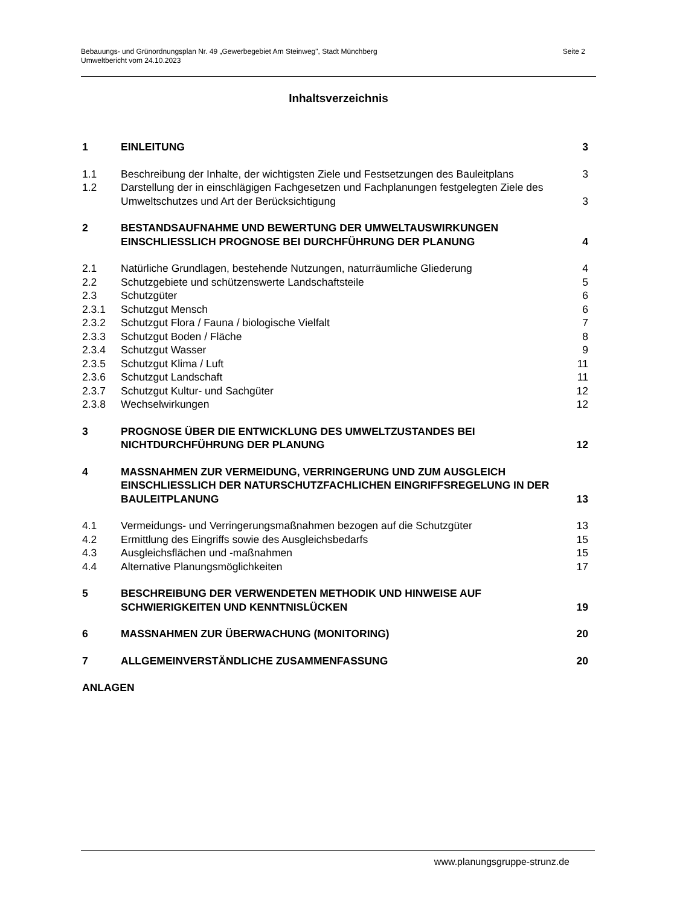Bebauungs- und Grünordnungsplan Nr. 49 „Gewerbegebiet Am Steinweg", Stadt Münchberg
Umweltbericht vom 24.10.2023
Seite 2
Inhaltsverzeichnis
1 EINLEITUNG 3
1.1 Beschreibung der Inhalte, der wichtigsten Ziele und Festsetzungen des Bauleitplans 3
1.2 Darstellung der in einschlägigen Fachgesetzen und Fachplanungen festgelegten Ziele des Umweltschutzes und Art der Berücksichtigung 3
2 BESTANDSAUFNAHME UND BEWERTUNG DER UMWELTAUSWIRKUNGEN EINSCHLIESSLICH PROGNOSE BEI DURCHFÜHRUNG DER PLANUNG 4
2.1 Natürliche Grundlagen, bestehende Nutzungen, naturräumliche Gliederung 4
2.2 Schutzgebiete und schützenswerte Landschaftsteile 5
2.3 Schutzgüter 6
2.3.1 Schutzgut Mensch 6
2.3.2 Schutzgut Flora / Fauna / biologische Vielfalt 7
2.3.3 Schutzgut Boden / Fläche 8
2.3.4 Schutzgut Wasser 9
2.3.5 Schutzgut Klima / Luft 11
2.3.6 Schutzgut Landschaft 11
2.3.7 Schutzgut Kultur- und Sachgüter 12
2.3.8 Wechselwirkungen 12
3 PROGNOSE ÜBER DIE ENTWICKLUNG DES UMWELTZUSTANDES BEI NICHTDURCHFÜHRUNG DER PLANUNG 12
4 MASSNAHMEN ZUR VERMEIDUNG, VERRINGERUNG UND ZUM AUSGLEICH EINSCHLIESSLICH DER NATURSCHUTZFACHLICHEN EINGRIFFSREGELUNG IN DER BAULEITPLANUNG 13
4.1 Vermeidungs- und Verringerungsmaßnahmen bezogen auf die Schutzgüter 13
4.2 Ermittlung des Eingriffs sowie des Ausgleichsbedarfs 15
4.3 Ausgleichsflächen und -maßnahmen 15
4.4 Alternative Planungsmöglichkeiten 17
5 BESCHREIBUNG DER VERWENDETEN METHODIK UND HINWEISE AUF SCHWIERIGKEITEN UND KENNTNISLÜCKEN 19
6 MASSNAHMEN ZUR ÜBERWACHUNG (MONITORING) 20
7 ALLGEMEINVERSTÄNDLICHE ZUSAMMENFASSUNG 20
ANLAGEN
www.planungsgruppe-strunz.de